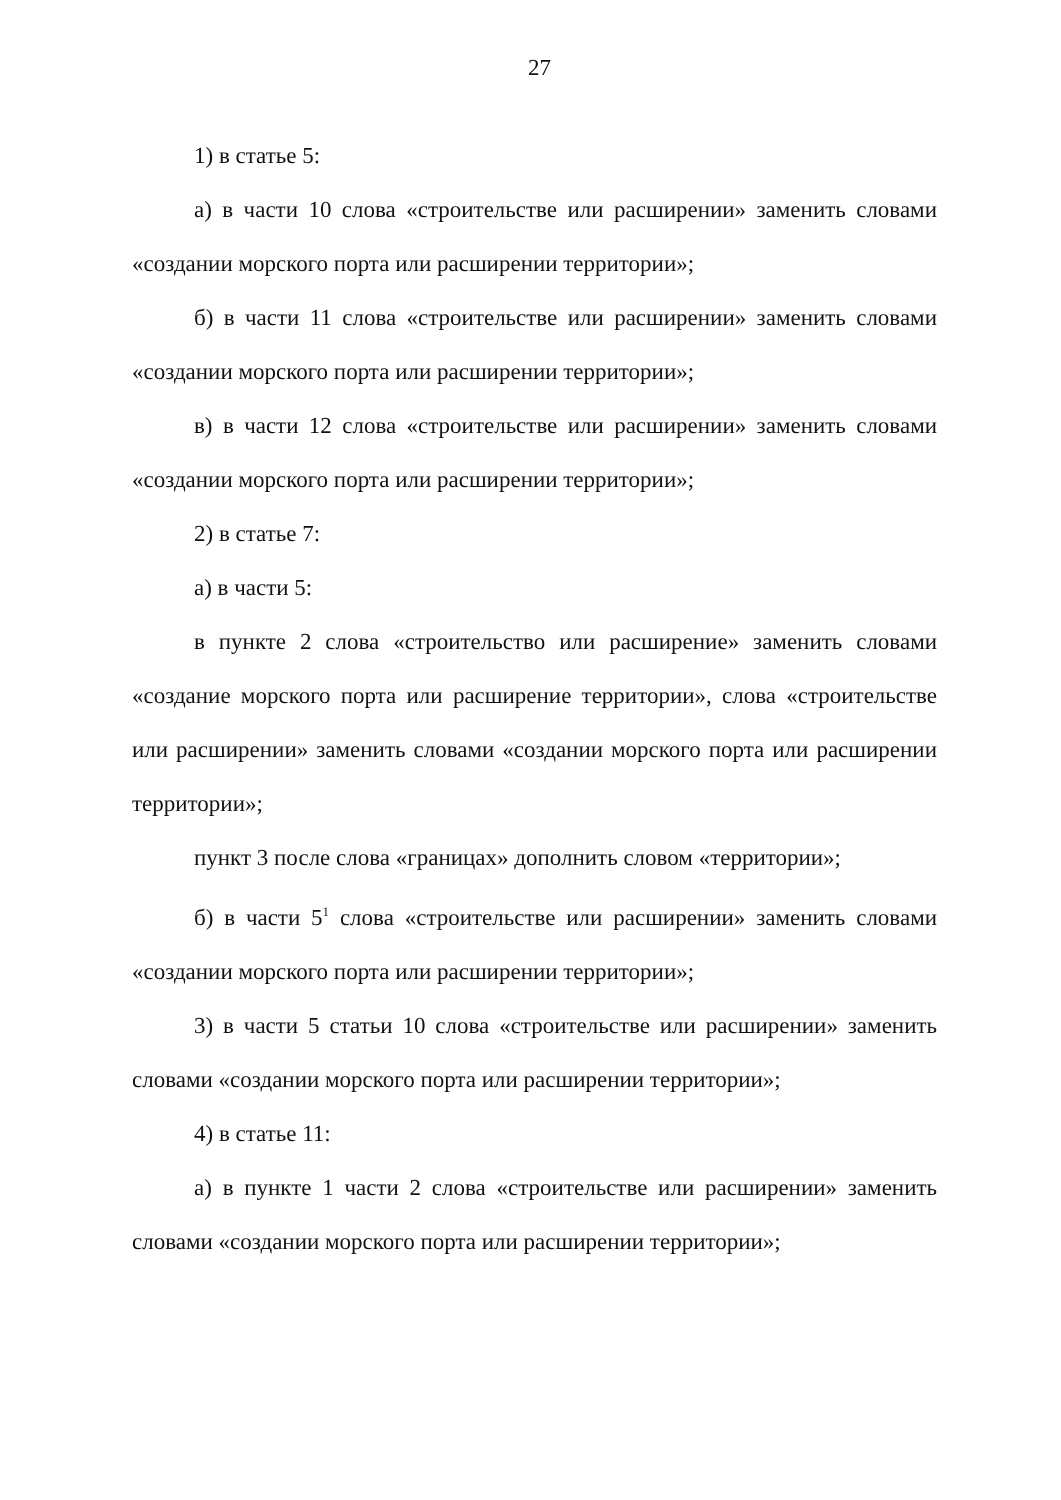27
1) в статье 5:
а) в части 10 слова «строительстве или расширении» заменить словами «создании морского порта или расширении территории»;
б) в части 11 слова «строительстве или расширении» заменить словами «создании морского порта или расширении территории»;
в) в части 12 слова «строительстве или расширении» заменить словами «создании морского порта или расширении территории»;
2) в статье 7:
а) в части 5:
в пункте 2 слова «строительство или расширение» заменить словами «создание морского порта или расширение территории», слова «строительстве или расширении» заменить словами «создании морского порта или расширении территории»;
пункт 3 после слова «границах» дополнить словом «территории»;
б) в части 5<sup>1</sup> слова «строительстве или расширении» заменить словами «создании морского порта или расширении территории»;
3) в части 5 статьи 10 слова «строительстве или расширении» заменить словами «создании морского порта или расширении территории»;
4) в статье 11:
а) в пункте 1 части 2 слова «строительстве или расширении» заменить словами «создании морского порта или расширении территории»;